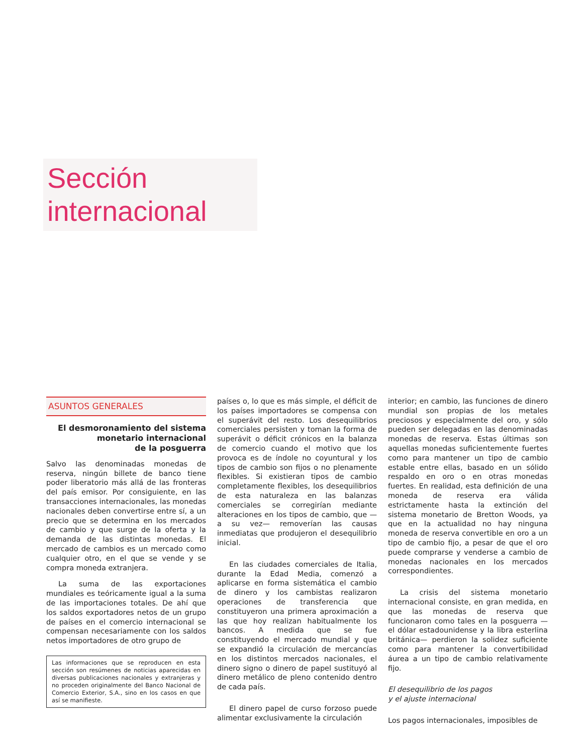Sección
internacional
ASUNTOS GENERALES
El desmoronamiento del sistema
monetario internacional
de la posguerra
Salvo las denominadas monedas de reserva, ningún billete de banco tiene poder liberatorio más allá de las fronteras del país emisor. Por consiguiente, en las transacciones internacionales, las monedas nacionales deben convertirse entre sí, a un precio que se determina en los mercados de cambio y que surge de la oferta y la demanda de las distintas monedas. El mercado de cambios es un mercado como cualquier otro, en el que se vende y se compra moneda extranjera.
La suma de las exportaciones mundiales es teóricamente igual a la suma de las importaciones totales. De ahí que los saldos exportadores netos de un grupo de países en el comercio internacional se compensan necesariamente con los saldos netos importadores de otro grupo de
Las informaciones que se reproducen en esta sección son resúmenes de noticias aparecidas en diversas publicaciones nacionales y extranjeras y no proceden originalmente del Banco Nacional de Comercio Exterior, S.A., sino en los casos en que así se manifieste.
países o, lo que es más simple, el déficit de los países importadores se compensa con el superávit del resto. Los desequilibrios comerciales persisten y toman la forma de superávit o déficit crónicos en la balanza de comercio cuando el motivo que los provoca es de índole no coyuntural y los tipos de cambio son fijos o no plenamente flexibles. Si existieran tipos de cambio completamente flexibles, los desequilibrios de esta naturaleza en las balanzas comerciales se corregirían mediante alteraciones en los tipos de cambio, que —a su vez— removerían las causas inmediatas que produjeron el desequilibrio inicial.
En las ciudades comerciales de Italia, durante la Edad Media, comenzó a aplicarse en forma sistemática el cambio de dinero y los cambistas realizaron operaciones de transferencia que constituyeron una primera aproximación a las que hoy realizan habitualmente los bancos. A medida que se fue constituyendo el mercado mundial y que se expandió la circulación de mercancías en los distintos mercados nacionales, el dinero signo o dinero de papel sustituyó al dinero metálico de pleno contenido dentro de cada país.
El dinero papel de curso forzoso puede alimentar exclusivamente la circulación
interior; en cambio, las funciones de dinero mundial son propias de los metales preciosos y especialmente del oro, y sólo pueden ser delegadas en las denominadas monedas de reserva. Estas últimas son aquellas monedas suficientemente fuertes como para mantener un tipo de cambio estable entre ellas, basado en un sólido respaldo en oro o en otras monedas fuertes. En realidad, esta definición de una moneda de reserva era válida estrictamente hasta la extinción del sistema monetario de Bretton Woods, ya que en la actualidad no hay ninguna moneda de reserva convertible en oro a un tipo de cambio fijo, a pesar de que el oro puede comprarse y venderse a cambio de monedas nacionales en los mercados correspondientes.
La crisis del sistema monetario internacional consiste, en gran medida, en que las monedas de reserva que funcionaron como tales en la posguerra —el dólar estadounidense y la libra esterlina británica— perdieron la solidez suficiente como para mantener la convertibilidad áurea a un tipo de cambio relativamente fijo.
El desequilibrio de los pagos
y el ajuste internacional
Los pagos internacionales, imposibles de